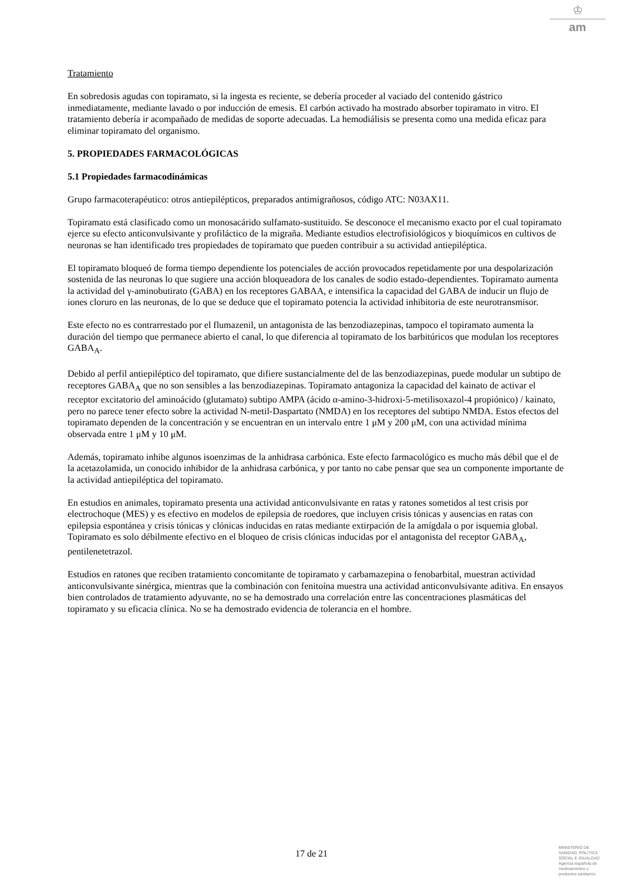♔
am
Tratamiento
En sobredosis agudas con topiramato, si la ingesta es reciente, se debería proceder al vaciado del contenido gástrico inmediatamente, mediante lavado o por inducción de emesis. El carbón activado ha mostrado absorber topiramato in vitro. El tratamiento debería ir acompañado de medidas de soporte adecuadas. La hemodiálisis se presenta como una medida eficaz para eliminar topiramato del organismo.
5. PROPIEDADES FARMACOLÓGICAS
5.1 Propiedades farmacodinámicas
Grupo farmacoterapéutico: otros antiepilépticos, preparados antimigrañosos, código ATC: N03AX11.
Topiramato está clasificado como un monosacárido sulfamato-sustituido. Se desconoce el mecanismo exacto por el cual topiramato ejerce su efecto anticonvulsivante y profiláctico de la migraña. Mediante estudios electrofisiológicos y bioquímicos en cultivos de neuronas se han identificado tres propiedades de topiramato que pueden contribuir a su actividad antiepiléptica.
El topiramato bloqueó de forma tiempo dependiente los potenciales de acción provocados repetidamente por una despolarización sostenida de las neuronas lo que sugiere una acción bloqueadora de los canales de sodio estado-dependientes. Topiramato aumenta la actividad del γ-aminobutirato (GABA) en los receptores GABAA, e intensifica la capacidad del GABA de inducir un flujo de iones cloruro en las neuronas, de lo que se deduce que el topiramato potencia la actividad inhibitoria de este neurotransmisor.
Este efecto no es contrarrestado por el flumazenil, un antagonista de las benzodiazepinas, tampoco el topiramato aumenta la duración del tiempo que permanece abierto el canal, lo que diferencia al topiramato de los barbitúricos que modulan los receptores GABA<sub>A</sub>.
Debido al perfil antiepiléptico del topiramato, que difiere sustancialmente del de las benzodiazepinas, puede modular un subtipo de receptores GABA<sub>A</sub> que no son sensibles a las benzodiazepinas. Topiramato antagoniza la capacidad del kainato de activar el receptor excitatorio del aminoácido (glutamato) subtipo AMPA (ácido α-amino-3-hidroxi-5-metilisoxazol-4 propiónico) / kainato, pero no parece tener efecto sobre la actividad N-metil-Daspartato (NMDA) en los receptores del subtipo NMDA. Estos efectos del topiramato dependen de la concentración y se encuentran en un intervalo entre 1 μM y 200 μM, con una actividad mínima observada entre 1 μM y 10 μM.
Además, topiramato inhibe algunos isoenzimas de la anhidrasa carbónica. Este efecto farmacológico es mucho más débil que el de la acetazolamida, un conocido inhibidor de la anhidrasa carbónica, y por tanto no cabe pensar que sea un componente importante de la actividad antiepiléptica del topiramato.
En estudios en animales, topiramato presenta una actividad anticonvulsivante en ratas y ratones sometidos al test crisis por electrochoque (MES) y es efectivo en modelos de epilepsia de roedores, que incluyen crisis tónicas y ausencias en ratas con epilepsia espontánea y crisis tónicas y clónicas inducidas en ratas mediante extirpación de la amígdala o por isquemia global.
Topiramato es solo débilmente efectivo en el bloqueo de crisis clónicas inducidas por el antagonista del receptor GABA<sub>A</sub>, pentilenetetrazol.
Estudios en ratones que reciben tratamiento concomitante de topiramato y carbamazepina o fenobarbital, muestran actividad anticonvulsivante sinérgica, mientras que la combinación con fenitoína muestra una actividad anticonvulsivante aditiva. En ensayos bien controlados de tratamiento adyuvante, no se ha demostrado una correlación entre las concentraciones plasmáticas del topiramato y su eficacia clínica. No se ha demostrado evidencia de tolerancia en el hombre.
17 de 21
MINISTERIO DE
SANIDAD, POLITICA
SOCIAL E IGUALDAD
Agencia española de
medicamentos y
productos sanitarios